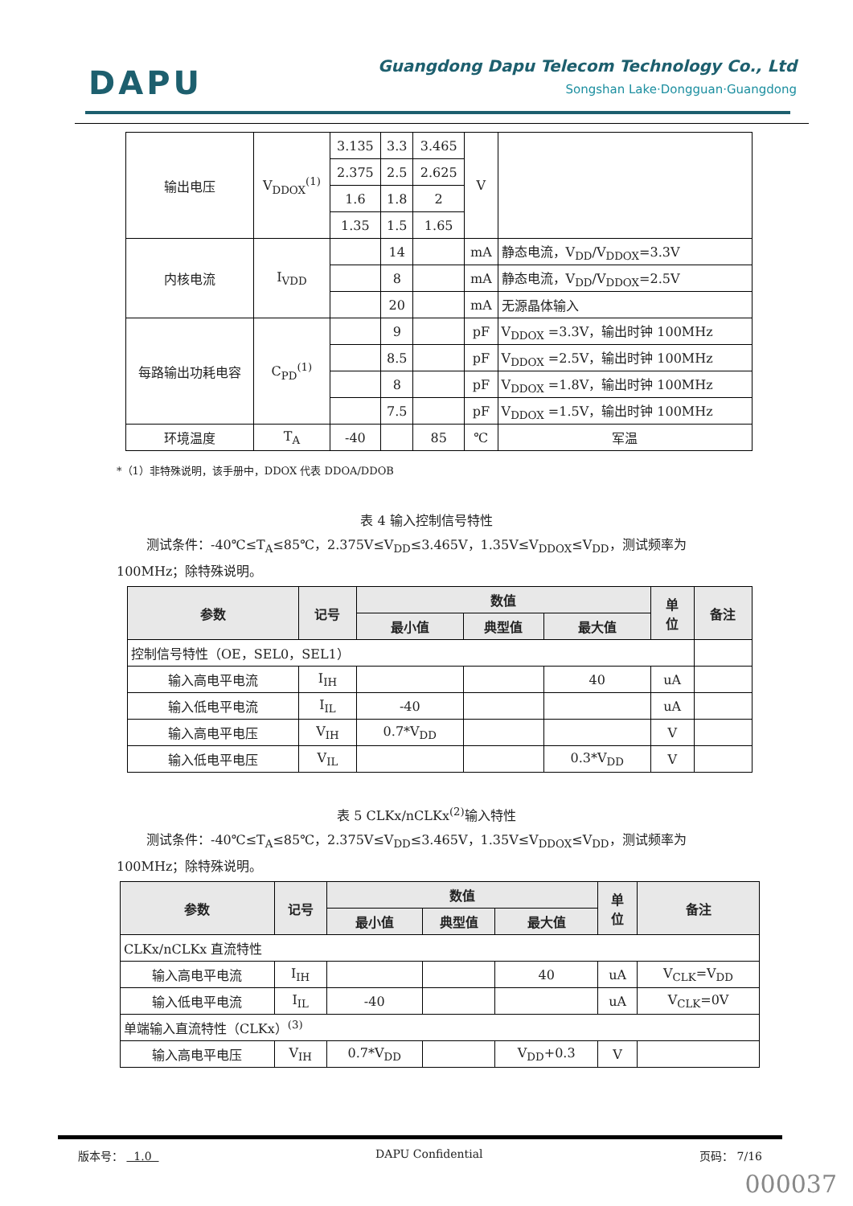DAPU
Guangdong Dapu Telecom Technology Co., Ltd
Songshan Lake·Dongguan·Guangdong
| 输出电压 | V<sub>DDOX</sub><sup>(1)</sup> | 3.135 | 3.3 | 3.465 | V | |
| | | 2.375 | 2.5 | 2.625 | | |
| | | 1.6 | 1.8 | 2 | | |
| | | 1.35 | 1.5 | 1.65 | | |
| 内核电流 | I<sub>VDD</sub> | | 14 | | mA | 静态电流，V<sub>DD</sub>/V<sub>DDOX</sub>=3.3V |
| | | | 8 | | mA | 静态电流，V<sub>DD</sub>/V<sub>DDOX</sub>=2.5V |
| | | | 20 | | mA | 无源晶体输入 |
| 每路输出功耗电容 | C<sub>PD</sub><sup>(1)</sup> | | 9 | | pF | V<sub>DDOX</sub> =3.3V，输出时钟 100MHz |
| | | | 8.5 | | pF | V<sub>DDOX</sub> =2.5V，输出时钟 100MHz |
| | | | 8 | | pF | V<sub>DDOX</sub> =1.8V，输出时钟 100MHz |
| | | | 7.5 | | pF | V<sub>DDOX</sub> =1.5V，输出时钟 100MHz |
| 环境温度 | T<sub>A</sub> | -40 | | 85 | ℃ | 军温 |
*（1）非特殊说明，该手册中，DDOX 代表 DDOA/DDOB
表 4 输入控制信号特性
测试条件：-40℃≤T<sub>A</sub>≤85℃，2.375V≤V<sub>DD</sub>≤3.465V，1.35V≤V<sub>DDOX</sub>≤V<sub>DD</sub>，测试频率为 100MHz；除特殊说明。
| 参数 | 记号 | 数值 | | | 单 位 | 备注 |
| --- | --- | --- | --- | --- | --- | --- |
| | | 最小值 | 典型值 | 最大值 | | |
| 控制信号特性（OE，SEL0，SEL1） | | | | | | |
| 输入高电平电流 | I<sub>IH</sub> | | | 40 | uA | |
| 输入低电平电流 | I<sub>IL</sub> | -40 | | | uA | |
| 输入高电平电压 | V<sub>IH</sub> | 0.7*V<sub>DD</sub> | | | V | |
| 输入低电平电压 | V<sub>IL</sub> | | | 0.3*V<sub>DD</sub> | V | |
表 5 CLKx/nCLKx<sup>(2)</sup>输入特性
测试条件：-40℃≤T<sub>A</sub>≤85℃，2.375V≤V<sub>DD</sub>≤3.465V，1.35V≤V<sub>DDOX</sub>≤V<sub>DD</sub>，测试频率为 100MHz；除特殊说明。
| 参数 | 记号 | 数值 | | | 单 位 | 备注 |
| --- | --- | --- | --- | --- | --- | --- |
| | | 最小值 | 典型值 | 最大值 | | |
| CLKx/nCLKx 直流特性 | | | | | | |
| 输入高电平电流 | I<sub>IH</sub> | | | 40 | uA | V<sub>CLK</sub>=V<sub>DD</sub> |
| 输入低电平电流 | I<sub>IL</sub> | -40 | | | uA | V<sub>CLK</sub>=0V |
| 单端输入直流特性（CLKx）<sup>(3)</sup> | | | | | | |
| 输入高电平电压 | V<sub>IH</sub> | 0.7*V<sub>DD</sub> | | V<sub>DD</sub>+0.3 | V | |
版本号： 1.0 DAPU Confidential 页码： 7/16
000037